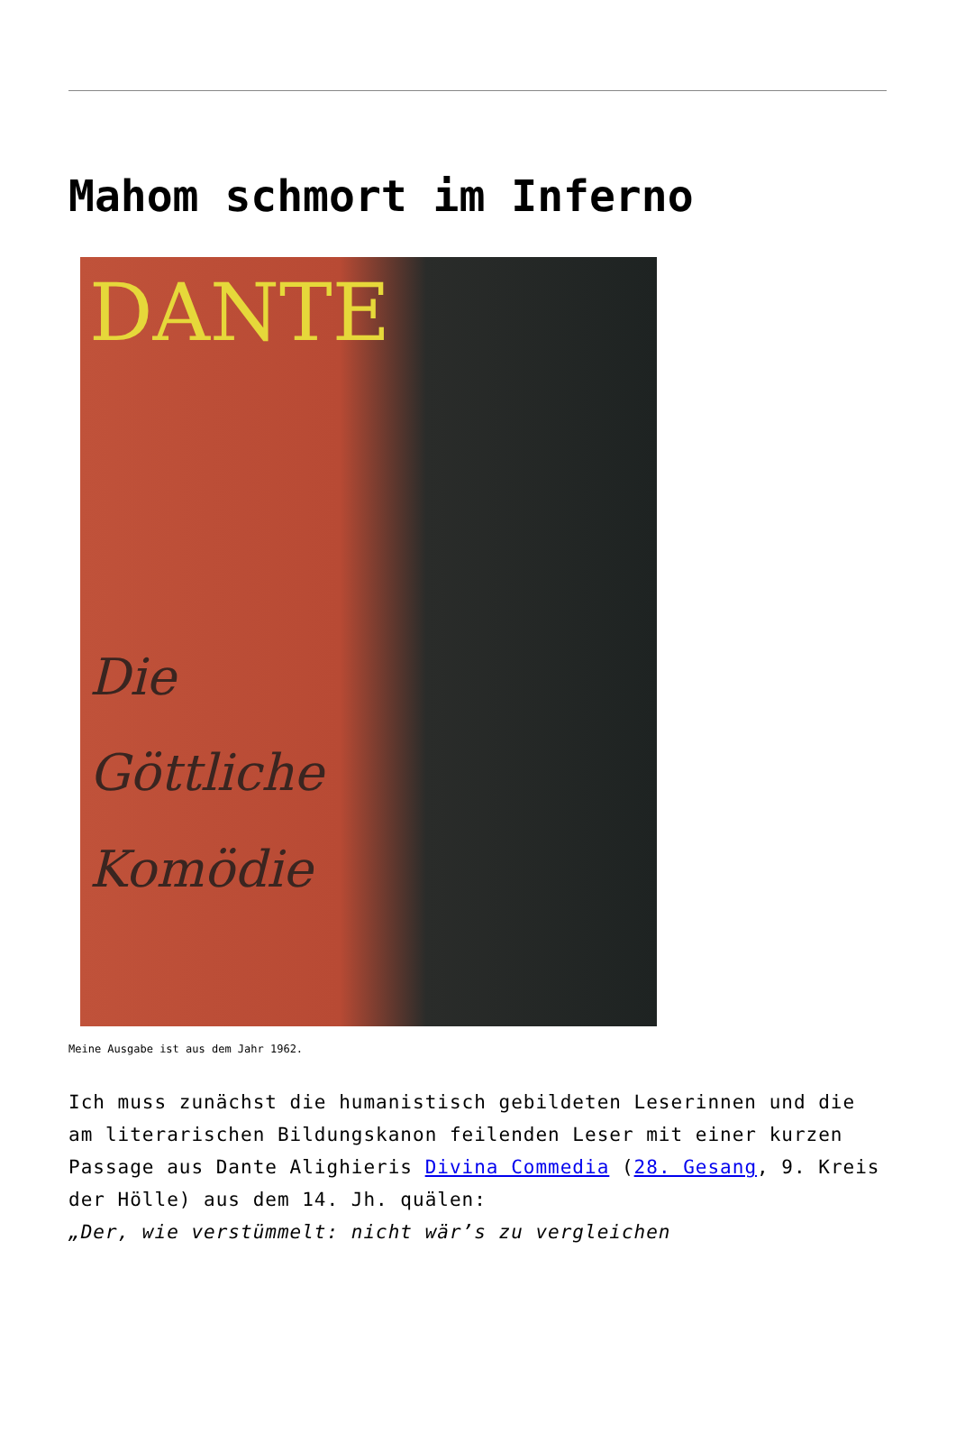Mahom schmort im Inferno
DANTE
Die
Göttliche
Komödie
Meine Ausgabe ist aus dem Jahr 1962.
Ich muss zunächst die humanistisch gebildeten Leserinnen und die am literarischen Bildungskanon feilenden Leser mit einer kurzen Passage aus Dante Alighieris Divina Commedia (28. Gesang, 9. Kreis der Hölle) aus dem 14. Jh. quälen:
„Der, wie verstümmelt: nicht wär’s zu vergleichen